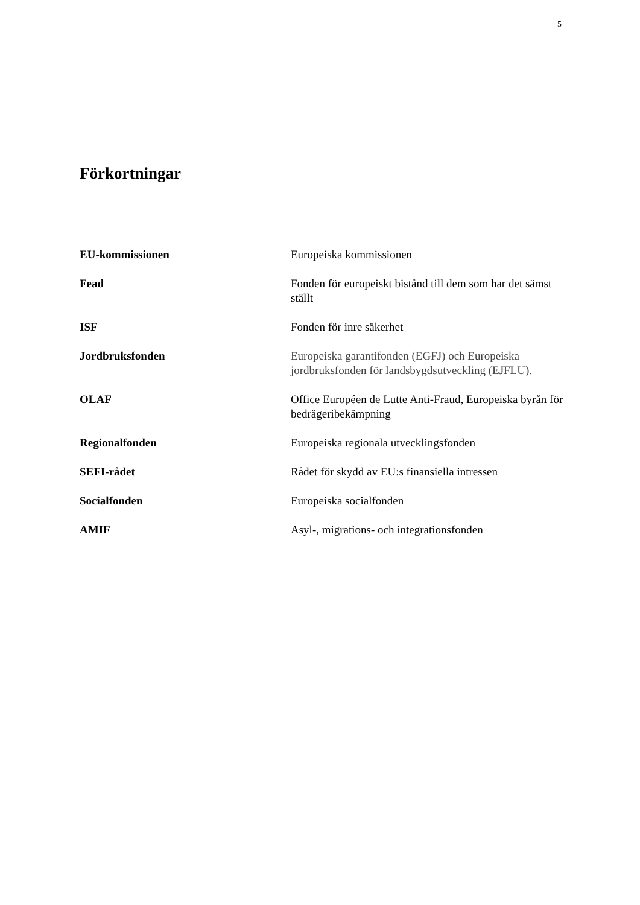5
Förkortningar
| EU-kommissionen | Europeiska kommissionen |
| Fead | Fonden för europeiskt bistånd till dem som har det sämst ställt |
| ISF | Fonden för inre säkerhet |
| Jordbruksfonden | Europeiska garantifonden (EGFJ) och Europeiska jordbruksfonden för landsbygdsutveckling (EJFLU). |
| OLAF | Office Européen de Lutte Anti-Fraud, Europeiska byrån för bedrägeribekämpning |
| Regionalfonden | Europeiska regionala utvecklingsfonden |
| SEFI-rådet | Rådet för skydd av EU:s finansiella intressen |
| Socialfonden | Europeiska socialfonden |
| AMIF | Asyl-, migrations- och integrationsfonden |